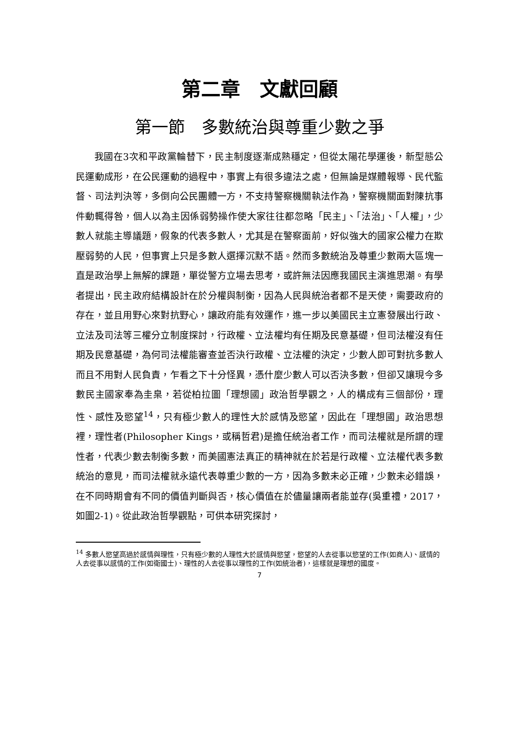第二章　文獻回顧
第一節　多數統治與尊重少數之爭
我國在3次和平政黨輪替下，民主制度逐漸成熟穩定，但從太陽花學運後，新型態公民運動成形，在公民運動的過程中，事實上有很多違法之處，但無論是媒體報導、民代監督、司法判決等，多倒向公民團體一方，不支持警察機關執法作為，警察機關面對陳抗事件動輒得咎，個人以為主因係弱勢操作使大家往往都忽略「民主」、「法治」、「人權」，少數人就能主導議題，假象的代表多數人，尤其是在警察面前，好似強大的國家公權力在欺壓弱勢的人民，但事實上只是多數人選擇沉默不語。然而多數統治及尊重少數兩大區塊一直是政治學上無解的課題，單從警方立場去思考，或許無法因應我國民主演進思潮。有學者提出，民主政府結構設計在於分權與制衡，因為人民與統治者都不是天使，需要政府的存在，並且用野心來對抗野心，讓政府能有效運作，進一步以美國民主立憲發展出行政、立法及司法等三權分立制度探討，行政權、立法權均有任期及民意基礎，但司法權沒有任期及民意基礎，為何司法權能審查並否決行政權、立法權的決定，少數人即可對抗多數人而且不用對人民負責，乍看之下十分怪異，憑什麼少數人可以否決多數，但卻又讓現今多數民主國家奉為圭臬，若從柏拉圖「理想國」政治哲學觀之，人的構成有三個部份，理性、感性及慾望<sup>14</sup>，只有極少數人的理性大於感情及慾望，因此在「理想國」政治思想裡，理性者(Philosopher Kings，或稱哲君)是擔任統治者工作，而司法權就是所謂的理性者，代表少數去制衡多數，而美國憲法真正的精神就在於若是行政權、立法權代表多數統治的意見，而司法權就永遠代表尊重少數的一方，因為多數未必正確，少數未必錯誤，在不同時期會有不同的價值判斷與否，核心價值在於儘量讓兩者能並存(吳重禮，2017，如圖2-1)。從此政治哲學觀點，可供本研究探討，
<sup>14</sup> 多數人慾望高過於感情與理性，只有極少數的人理性大於感情與慾望，慾望的人去從事以慾望的工作(如商人)、感情的人去從事以感情的工作(如衛國士)、理性的人去從事以理性的工作(如統治者)，這樣就是理想的國度。
7